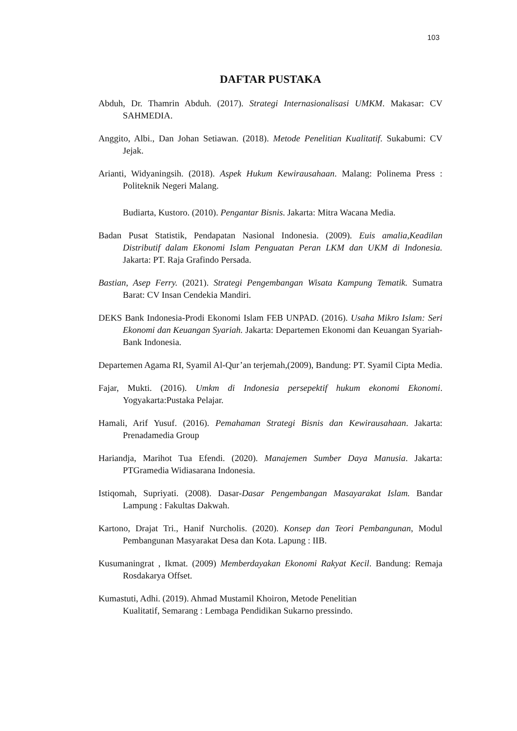103
DAFTAR PUSTAKA
Abduh, Dr. Thamrin Abduh. (2017). Strategi Internasionalisasi UMKM. Makasar: CV SAHMEDIA.
Anggito, Albi., Dan Johan Setiawan. (2018). Metode Penelitian Kualitatif. Sukabumi: CV Jejak.
Arianti, Widyaningsih. (2018). Aspek Hukum Kewirausahaan. Malang: Polinema Press : Politeknik Negeri Malang.
Budiarta, Kustoro. (2010). Pengantar Bisnis. Jakarta: Mitra Wacana Media.
Badan Pusat Statistik, Pendapatan Nasional Indonesia. (2009). Euis amalia,Keadilan Distributif dalam Ekonomi Islam Penguatan Peran LKM dan UKM di Indonesia. Jakarta: PT. Raja Grafindo Persada.
Bastian, Asep Ferry. (2021). Strategi Pengembangan Wisata Kampung Tematik. Sumatra Barat: CV Insan Cendekia Mandiri.
DEKS Bank Indonesia-Prodi Ekonomi Islam FEB UNPAD. (2016). Usaha Mikro Islam: Seri Ekonomi dan Keuangan Syariah. Jakarta: Departemen Ekonomi dan Keuangan Syariah-Bank Indonesia.
Departemen Agama RI, Syamil Al-Qur’an terjemah,(2009), Bandung: PT. Syamil Cipta Media.
Fajar, Mukti. (2016). Umkm di Indonesia persepektif hukum ekonomi Ekonomi. Yogyakarta:Pustaka Pelajar.
Hamali, Arif Yusuf. (2016). Pemahaman Strategi Bisnis dan Kewirausahaan. Jakarta: Prenadamedia Group
Hariandja, Marihot Tua Efendi. (2020). Manajemen Sumber Daya Manusia. Jakarta: PTGramedia Widiasarana Indonesia.
Istiqomah, Supriyati. (2008). Dasar-Dasar Pengembangan Masayarakat Islam. Bandar Lampung : Fakultas Dakwah.
Kartono, Drajat Tri., Hanif Nurcholis. (2020). Konsep dan Teori Pembangunan, Modul Pembangunan Masyarakat Desa dan Kota. Lapung : IIB.
Kusumaningrat , Ikmat. (2009) Memberdayakan Ekonomi Rakyat Kecil. Bandung: Remaja Rosdakarya Offset.
Kumastuti, Adhi. (2019). Ahmad Mustamil Khoiron, Metode Penelitian
Kualitatif, Semarang : Lembaga Pendidikan Sukarno pressindo.